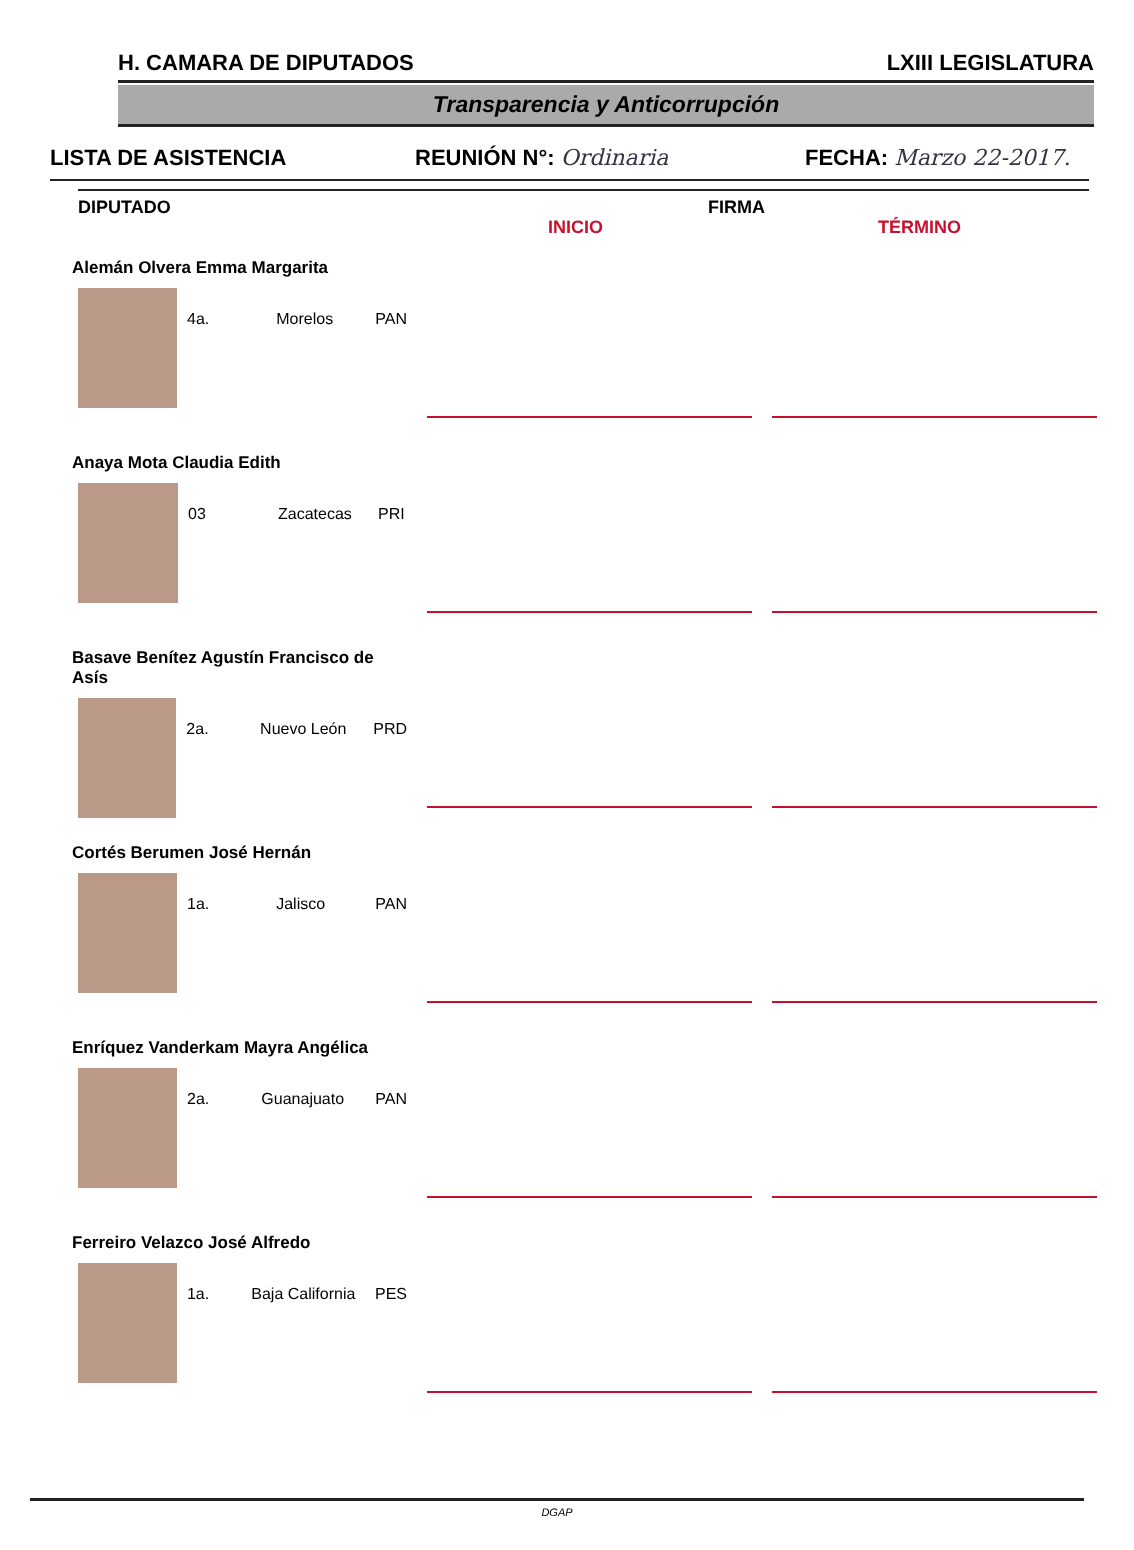H. CAMARA DE DIPUTADOS LXIII LEGISLATURA
Transparencia y Anticorrupción
LISTA DE ASISTENCIA REUNIÓN N°: Ordinaria FECHA: Marzo 22-2017.
DIPUTADO INICIO FIRMA TÉRMINO
Alemán Olvera Emma Margarita
4a. Morelos PAN
Anaya Mota Claudia Edith
03 Zacatecas PRI
Basave Benítez Agustín Francisco de Asís
2a. Nuevo León PRD
Cortés Berumen José Hernán
1a. Jalisco PAN
Enríquez Vanderkam Mayra Angélica
2a. Guanajuato PAN
Ferreiro Velazco José Alfredo
1a. Baja California PES
DGAP